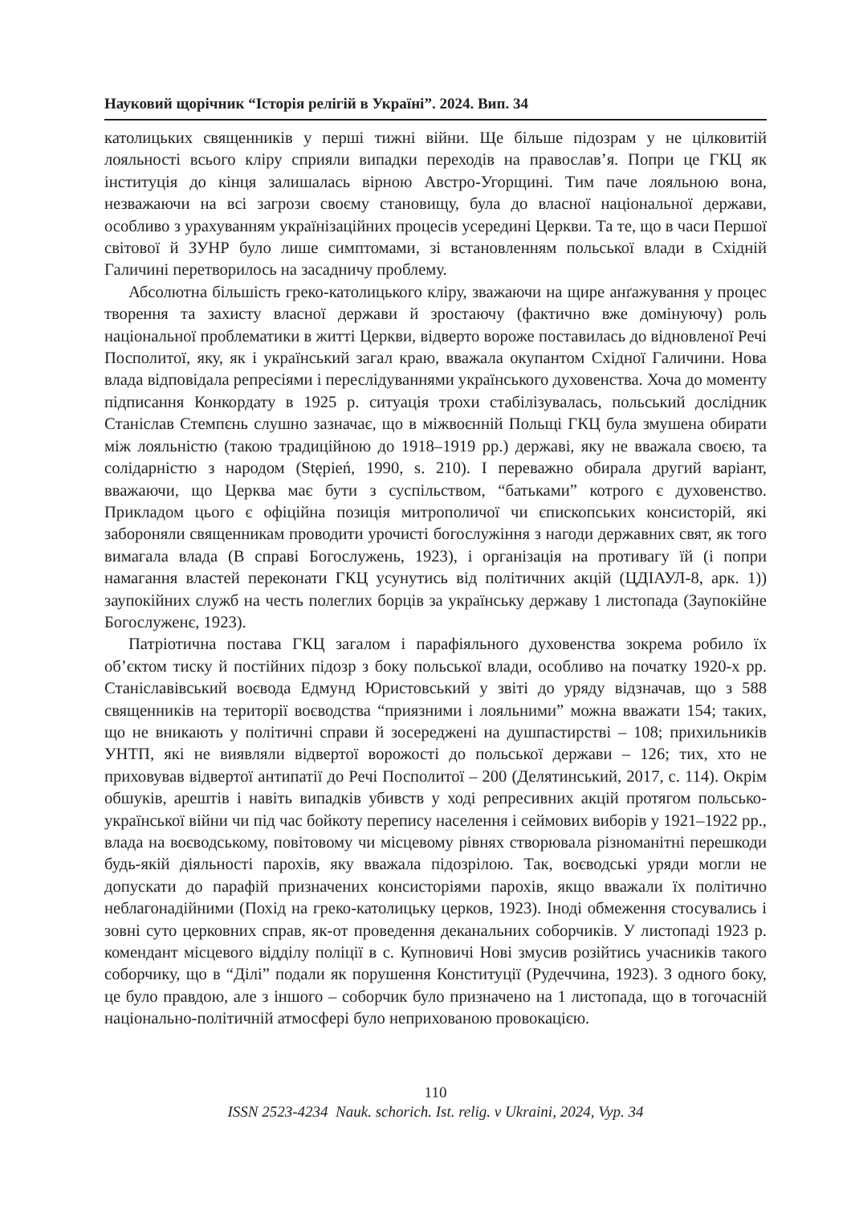Науковий щорічник “Історія релігій в Україні”. 2024. Вип. 34
католицьких священників у перші тижні війни. Ще більше підозрам у не цілковитій лояльності всього кліру сприяли випадки переходів на православ’я. Попри це ГКЦ як інституція до кінця залишалась вірною Австро-Угорщині. Тим паче лояльною вона, незважаючи на всі загрози своєму становищу, була до власної національної держави, особливо з урахуванням українізаційних процесів усередині Церкви. Та те, що в часи Першої світової й ЗУНР було лише симптомами, зі встановленням польської влади в Східній Галичині перетворилось на засадничу проблему.
Абсолютна більшість греко-католицького кліру, зважаючи на щире анґажування у процес творення та захисту власної держави й зростаючу (фактично вже домінуючу) роль національної проблематики в житті Церкви, відверто вороже поставилась до відновленої Речі Посполитої, яку, як і український загал краю, вважала окупантом Східної Галичини. Нова влада відповідала репресіями і переслідуваннями українського духовенства. Хоча до моменту підписання Конкордату в 1925 р. ситуація трохи стабілізувалась, польський дослідник Станіслав Стемпєнь слушно зазначає, що в міжвоєнній Польщі ГКЦ була змушена обирати між лояльністю (такою традиційною до 1918–1919 рр.) державі, яку не вважала своєю, та солідарністю з народом (Stępień, 1990, s. 210). І переважно обирала другий варіант, вважаючи, що Церква має бути з суспільством, “батьками” котрого є духовенство. Прикладом цього є офіційна позиція митрополичої чи єпископських консисторій, які забороняли священникам проводити урочисті богослужіння з нагоди державних свят, як того вимагала влада (В справі Богослужень, 1923), і організація на противагу їй (і попри намагання властей переконати ГКЦ усунутись від політичних акцій (ЦДІАУЛ-8, арк. 1)) заупокійних служб на честь полеглих борців за українську державу 1 листопада (Заупокійне Богослуженє, 1923).
Патріотична постава ГКЦ загалом і парафіяльного духовенства зокрема робило їх об’єктом тиску й постійних підозр з боку польської влади, особливо на початку 1920-х рр. Станіславівський воєвода Едмунд Юристовський у звіті до уряду відзначав, що з 588 священників на території воєводства “приязними і лояльними” можна вважати 154; таких, що не вникають у політичні справи й зосереджені на душпастирстві – 108; прихильників УНТП, які не виявляли відвертої ворожості до польської держави – 126; тих, хто не приховував відвертої антипатії до Речі Посполитої – 200 (Делятинський, 2017, с. 114). Окрім обшуків, арештів і навіть випадків убивств у ході репресивних акцій протягом польсько-української війни чи під час бойкоту перепису населення і сеймових виборів у 1921–1922 рр., влада на воєводському, повітовому чи місцевому рівнях створювала різноманітні перешкоди будь-якій діяльності парохів, яку вважала підозрілою. Так, воєводські уряди могли не допускати до парафій призначених консисторіями парохів, якщо вважали їх політично неблагонадійними (Похід на греко-католицьку церков, 1923). Іноді обмеження стосувались і зовні суто церковних справ, як-от проведення деканальних соборчиків. У листопаді 1923 р. комендант місцевого відділу поліції в с. Купновичі Нові змусив розійтись учасників такого соборчику, що в “Ділі” подали як порушення Конституції (Рудеччина, 1923). З одного боку, це було правдою, але з іншого – соборчик було призначено на 1 листопада, що в тогочасній національно-політичній атмосфері було неприхованою провокацією.
110
ISSN 2523-4234 Nauk. schorich. Ist. relig. v Ukraini, 2024, Vyp. 34